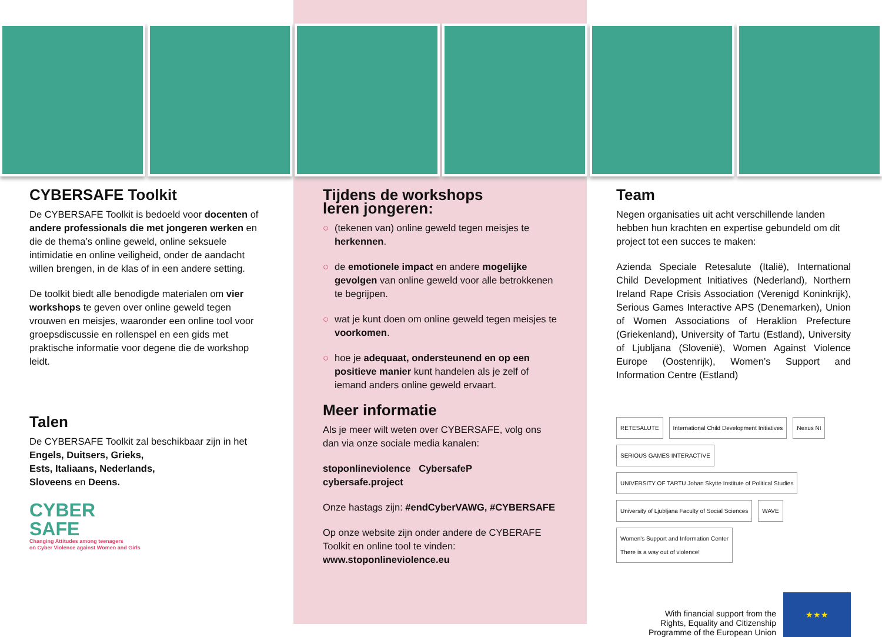CYBERSAFE Toolkit
De CYBERSAFE Toolkit is bedoeld voor docenten of andere professionals die met jongeren werken en die de thema’s online geweld, online seksuele intimidatie en online veiligheid, onder de aandacht willen brengen, in de klas of in een andere setting.
De toolkit biedt alle benodigde materialen om vier workshops te geven over online geweld tegen vrouwen en meisjes, waaronder een online tool voor groepsdiscussie en rollenspel en een gids met praktische informatie voor degene die de workshop leidt.
Talen
De CYBERSAFE Toolkit zal beschikbaar zijn in het
Engels, Duitsers, Grieks,
Ests, Italiaans, Nederlands,
Sloveens en Deens.
CYBER
SAFE
Changing Attitudes among teenagers
on Cyber Violence against Women and Girls
Tijdens de workshops
leren jongeren:
○ (tekenen van) online geweld tegen meisjes te herkennen.
○ de emotionele impact en andere mogelijke gevolgen van online geweld voor alle betrokkenen te begrijpen.
○ wat je kunt doen om online geweld tegen meisjes te voorkomen.
○ hoe je adequaat, ondersteunend en op een positieve manier kunt handelen als je zelf of iemand anders online geweld ervaart.
Meer informatie
Als je meer wilt weten over CYBERSAFE, volg ons dan via onze sociale media kanalen:
stoponlineviolence CybersafeP
cybersafe.project
Onze hastags zijn: #endCyberVAWG, #CYBERSAFE
Op onze website zijn onder andere de CYBERAFE Toolkit en online tool te vinden:
www.stoponlineviolence.eu
Team
Negen organisaties uit acht verschillende landen hebben hun krachten en expertise gebundeld om dit project tot een succes te maken:
Azienda Speciale Retesalute (Italië), International Child Development Initiatives (Nederland), Northern Ireland Rape Crisis Association (Verenigd Koninkrijk), Serious Games Interactive APS (Denemarken), Union of Women Associations of Heraklion Prefecture (Griekenland), University of Tartu (Estland), University of Ljubljana (Slovenië), Women Against Violence Europe (Oostenrijk), Women’s Support and Information Centre (Estland)
RETESALUTE
International Child Development Initiatives
Nexus NI
SERIOUS GAMES INTERACTIVE
UNIVERSITY OF TARTU Johan Skytte Institute of Political Studies
University of Ljubljana Faculty of Social Sciences
WAVE
Women's Support and Information Center
There is a way out of violence!
With financial support from the
Rights, Equality and Citizenship
Programme of the European Union
★★★